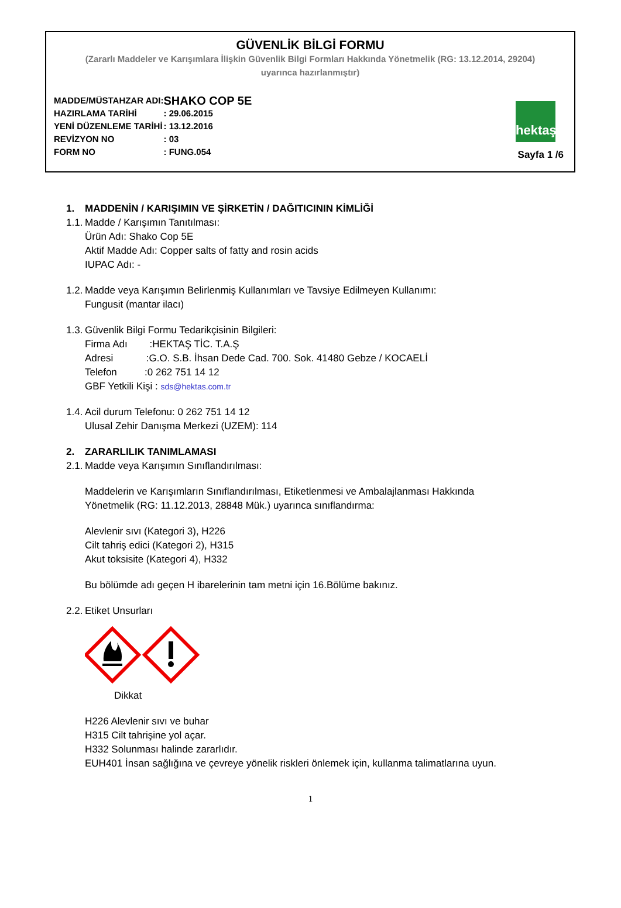GÜVENLİK BİLGİ FORMU
(Zararlı Maddeler ve Karışımlara İlişkin Güvenlik Bilgi Formları Hakkında Yönetmelik (RG: 13.12.2014, 29204)
uyarınca hazırlanmıştır)
| MADDE/MÜSTAHZAR ADI: | SHAKO COP 5E |
| HAZIRLAMA TARİHİ | : 29.06.2015 |
| YENİ DÜZENLEME TARİHİ | : 13.12.2016 |
| REVİZYON NO | : 03 |
| FORM NO | : FUNG.054 |
hektaş
Sayfa 1 /6
1. MADDENİN / KARIŞIMIN VE ŞİRKETİN / DAĞITICININ KİMLİĞİ
1.1. Madde / Karışımın Tanıtılması:
Ürün Adı: Shako Cop 5E
Aktif Madde Adı: Copper salts of fatty and rosin acids
IUPAC Adı: -
1.2. Madde veya Karışımın Belirlenmiş Kullanımları ve Tavsiye Edilmeyen Kullanımı:
Fungusit (mantar ilacı)
1.3. Güvenlik Bilgi Formu Tedarikçisinin Bilgileri:
Firma Adı :HEKTAŞ TİC. T.A.Ş
Adresi :G.O. S.B. İhsan Dede Cad. 700. Sok. 41480 Gebze / KOCAELİ
Telefon :0 262 751 14 12
GBF Yetkili Kişi : sds@hektas.com.tr
1.4. Acil durum Telefonu: 0 262 751 14 12
Ulusal Zehir Danışma Merkezi (UZEM): 114
2. ZARARLILIK TANIMLAMASI
2.1. Madde veya Karışımın Sınıflandırılması:
Maddelerin ve Karışımların Sınıflandırılması, Etiketlenmesi ve Ambalajlanması Hakkında
Yönetmelik (RG: 11.12.2013, 28848 Mük.) uyarınca sınıflandırma:
Alevlenir sıvı (Kategori 3), H226
Cilt tahriş edici (Kategori 2), H315
Akut toksisite (Kategori 4), H332
Bu bölümde adı geçen H ibarelerinin tam metni için 16.Bölüme bakınız.
2.2. Etiket Unsurları
Dikkat
H226 Alevlenir sıvı ve buhar
H315 Cilt tahrişine yol açar.
H332 Solunması halinde zararlıdır.
EUH401 İnsan sağlığına ve çevreye yönelik riskleri önlemek için, kullanma talimatlarına uyun.
1